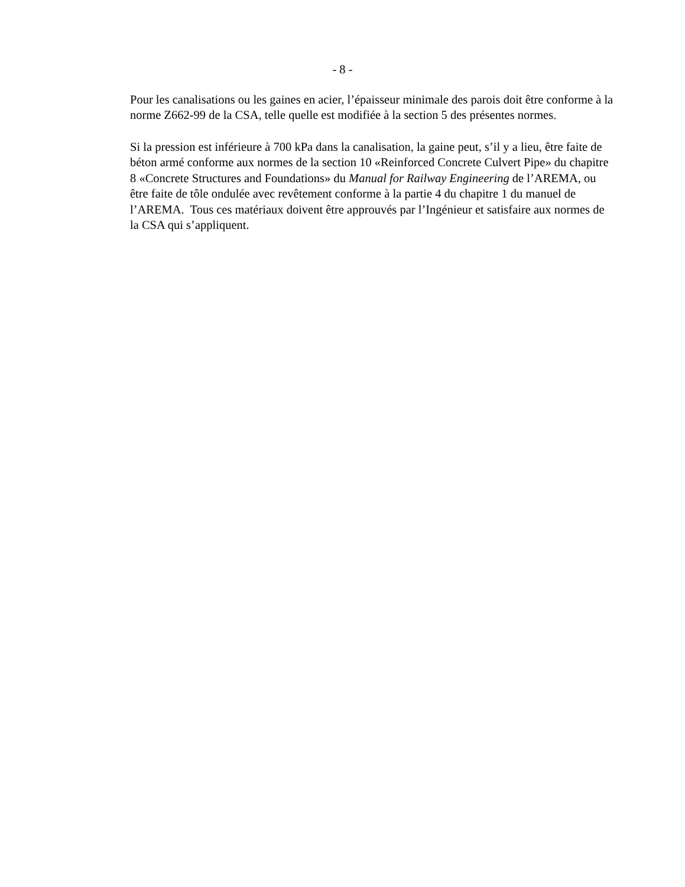- 8 -
Pour les canalisations ou les gaines en acier, l’épaisseur minimale des parois doit être conforme à la norme Z662-99 de la CSA, telle quelle est modifiée à la section 5 des présentes normes.
Si la pression est inférieure à 700 kPa dans la canalisation, la gaine peut, s’il y a lieu, être faite de béton armé conforme aux normes de la section 10 «Reinforced Concrete Culvert Pipe» du chapitre 8 «Concrete Structures and Foundations» du Manual for Railway Engineering de l’AREMA, ou être faite de tôle ondulée avec revêtement conforme à la partie 4 du chapitre 1 du manuel de l’AREMA. Tous ces matériaux doivent être approuvés par l’Ingénieur et satisfaire aux normes de la CSA qui s’appliquent.